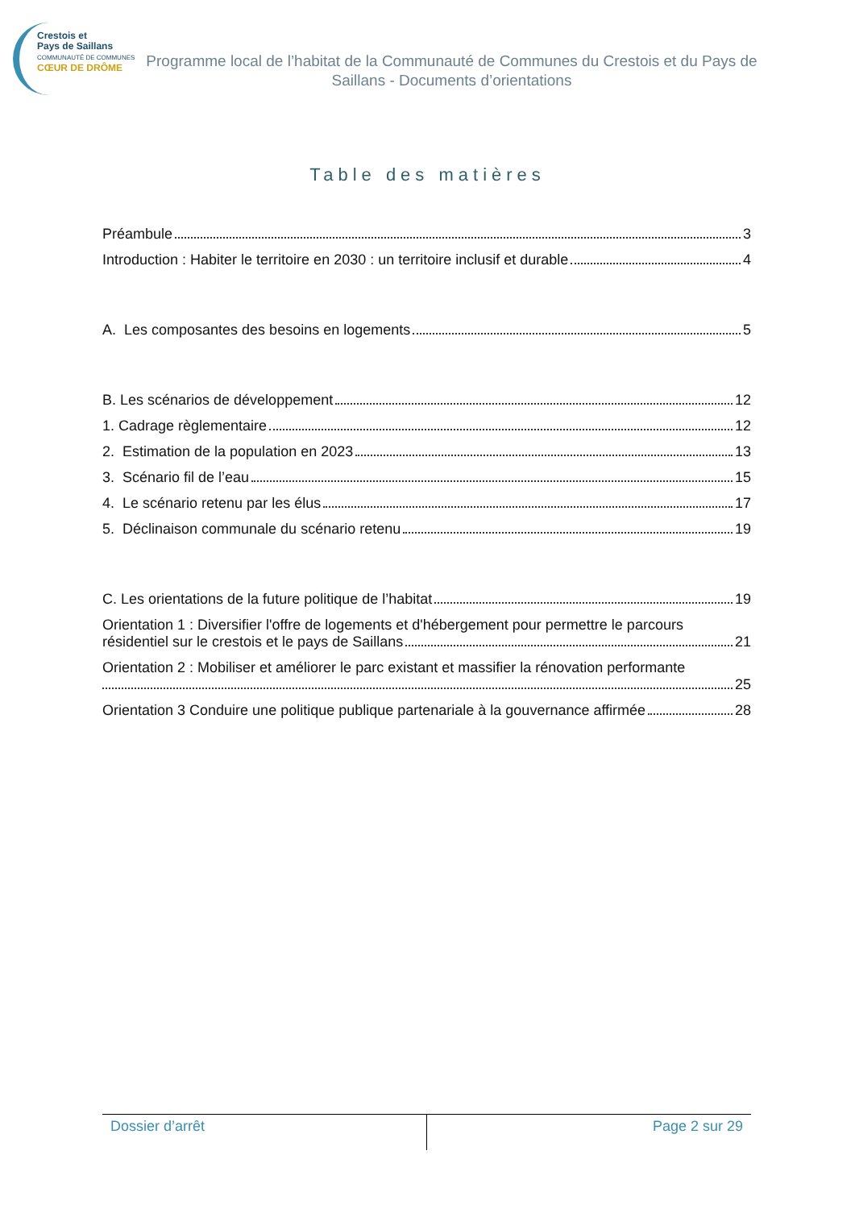Crestois et
Pays de Saillans
COMMUNAUTÉ DE COMMUNES
CŒUR DE DRÔME
Programme local de l’habitat de la Communauté de Communes du Crestois et du Pays de Saillans - Documents d’orientations
Table des matières
Préambule 3
Introduction : Habiter le territoire en 2030 : un territoire inclusif et durable 4
A. Les composantes des besoins en logements 5
B. Les scénarios de développement 12
1. Cadrage règlementaire 12
2. Estimation de la population en 2023 13
3. Scénario fil de l’eau 15
4. Le scénario retenu par les élus 17
5. Déclinaison communale du scénario retenu 19
C. Les orientations de la future politique de l’habitat 19
Orientation 1 : Diversifier l'offre de logements et d'hébergement pour permettre le parcours
résidentiel sur le crestois et le pays de Saillans 21
Orientation 2 : Mobiliser et améliorer le parc existant et massifier la rénovation performante
25
Orientation 3 Conduire une politique publique partenariale à la gouvernance affirmée 28
Dossier d’arrêt Page 2 sur 29